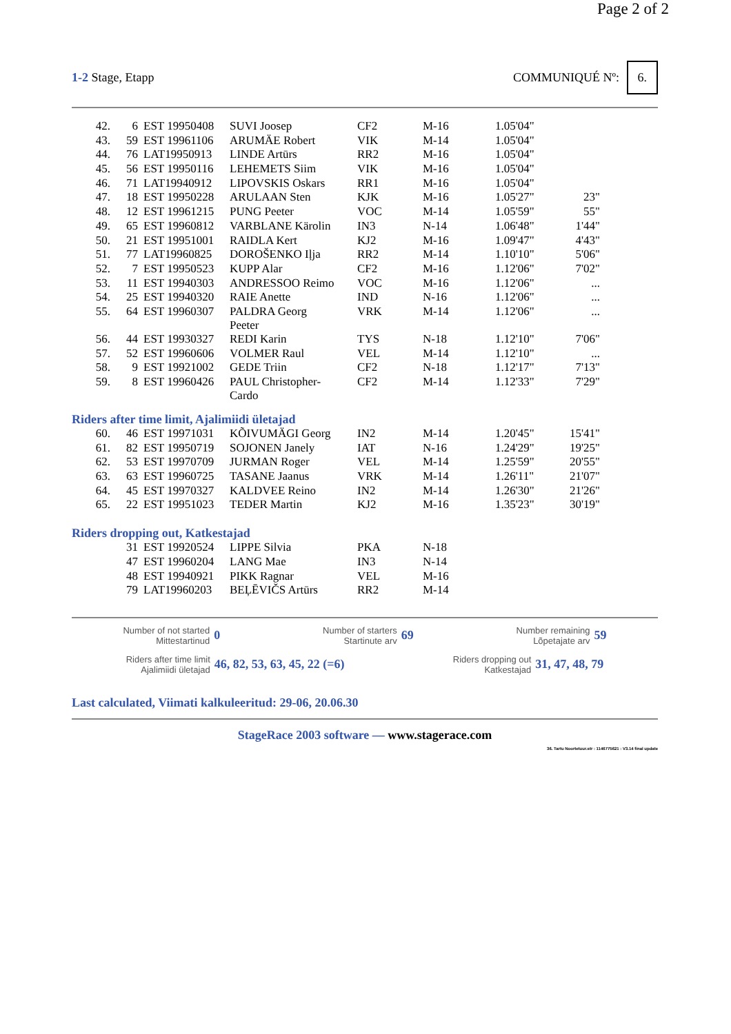Page 2 of 2
1-2 Stage, Etapp COMMUNIQUÉ Nº: 6.
| 42. | 6 | EST 19950408 | SUVI Joosep | CF2 | M-16 | 1.05'04" | |
| 43. | 59 | EST 19961106 | ARUMÄE Robert | VIK | M-14 | 1.05'04" | |
| 44. | 76 | LAT19950913 | LINDE Artūrs | RR2 | M-16 | 1.05'04" | |
| 45. | 56 | EST 19950116 | LEHEMETS Siim | VIK | M-16 | 1.05'04" | |
| 46. | 71 | LAT19940912 | LIPOVSKIS Oskars | RR1 | M-16 | 1.05'04" | |
| 47. | 18 | EST 19950228 | ARULAAN Sten | KJK | M-16 | 1.05'27" | 23" |
| 48. | 12 | EST 19961215 | PUNG Peeter | VOC | M-14 | 1.05'59" | 55" |
| 49. | 65 | EST 19960812 | VARBLANE Kärolin | IN3 | N-14 | 1.06'48" | 1'44" |
| 50. | 21 | EST 19951001 | RAIDLA Kert | KJ2 | M-16 | 1.09'47" | 4'43" |
| 51. | 77 | LAT19960825 | DOROŠENKO Iļja | RR2 | M-14 | 1.10'10" | 5'06" |
| 52. | 7 | EST 19950523 | KUPP Alar | CF2 | M-16 | 1.12'06" | 7'02" |
| 53. | 11 | EST 19940303 | ANDRESSOO Reimo | VOC | M-16 | 1.12'06" | ... |
| 54. | 25 | EST 19940320 | RAIE Anette | IND | N-16 | 1.12'06" | ... |
| 55. | 64 | EST 19960307 | PALDRA Georg Peeter | VRK | M-14 | 1.12'06" | ... |
| 56. | 44 | EST 19930327 | REDI Karin | TYS | N-18 | 1.12'10" | 7'06" |
| 57. | 52 | EST 19960606 | VOLMER Raul | VEL | M-14 | 1.12'10" | ... |
| 58. | 9 | EST 19921002 | GEDE Triin | CF2 | N-18 | 1.12'17" | 7'13" |
| 59. | 8 | EST 19960426 | PAUL Christopher- Cardo | CF2 | M-14 | 1.12'33" | 7'29" |
Riders after time limit, Ajalimiidi ületajad
| 60. | 46 | EST 19971031 | KÕIVUMÄGI Georg | IN2 | M-14 | 1.20'45" | 15'41" |
| 61. | 82 | EST 19950719 | SOJONEN Janely | IAT | N-16 | 1.24'29" | 19'25" |
| 62. | 53 | EST 19970709 | JURMAN Roger | VEL | M-14 | 1.25'59" | 20'55" |
| 63. | 63 | EST 19960725 | TASANE Jaanus | VRK | M-14 | 1.26'11" | 21'07" |
| 64. | 45 | EST 19970327 | KALDVEE Reino | IN2 | M-14 | 1.26'30" | 21'26" |
| 65. | 22 | EST 19951023 | TEDER Martin | KJ2 | M-16 | 1.35'23" | 30'19" |
Riders dropping out, Katkestajad
| | 31 | EST 19920524 | LIPPE Silvia | PKA | N-18 |
| | 47 | EST 19960204 | LANG Mae | IN3 | N-14 |
| | 48 | EST 19940921 | PIKK Ragnar | VEL | M-16 |
| | 79 | LAT19960203 | BEĻĒVIČS Artūrs | RR2 | M-14 |
Number of not started
Mittestartinud
0
Number of starters
Startinute arv
69
Number remaining
Lõpetajate arv
59
Riders after time limit
Ajalimiidi ületajad
46, 82, 53, 63, 45, 22 (=6)
Riders dropping out
Katkestajad
31, 47, 48, 79
Last calculated, Viimati kalkuleeritud: 29-06, 20.06.30
StageRace 2003 software — www.stagerace.com
36. Tartu Noortetuur.str : 1146775621 : V3.14 final update